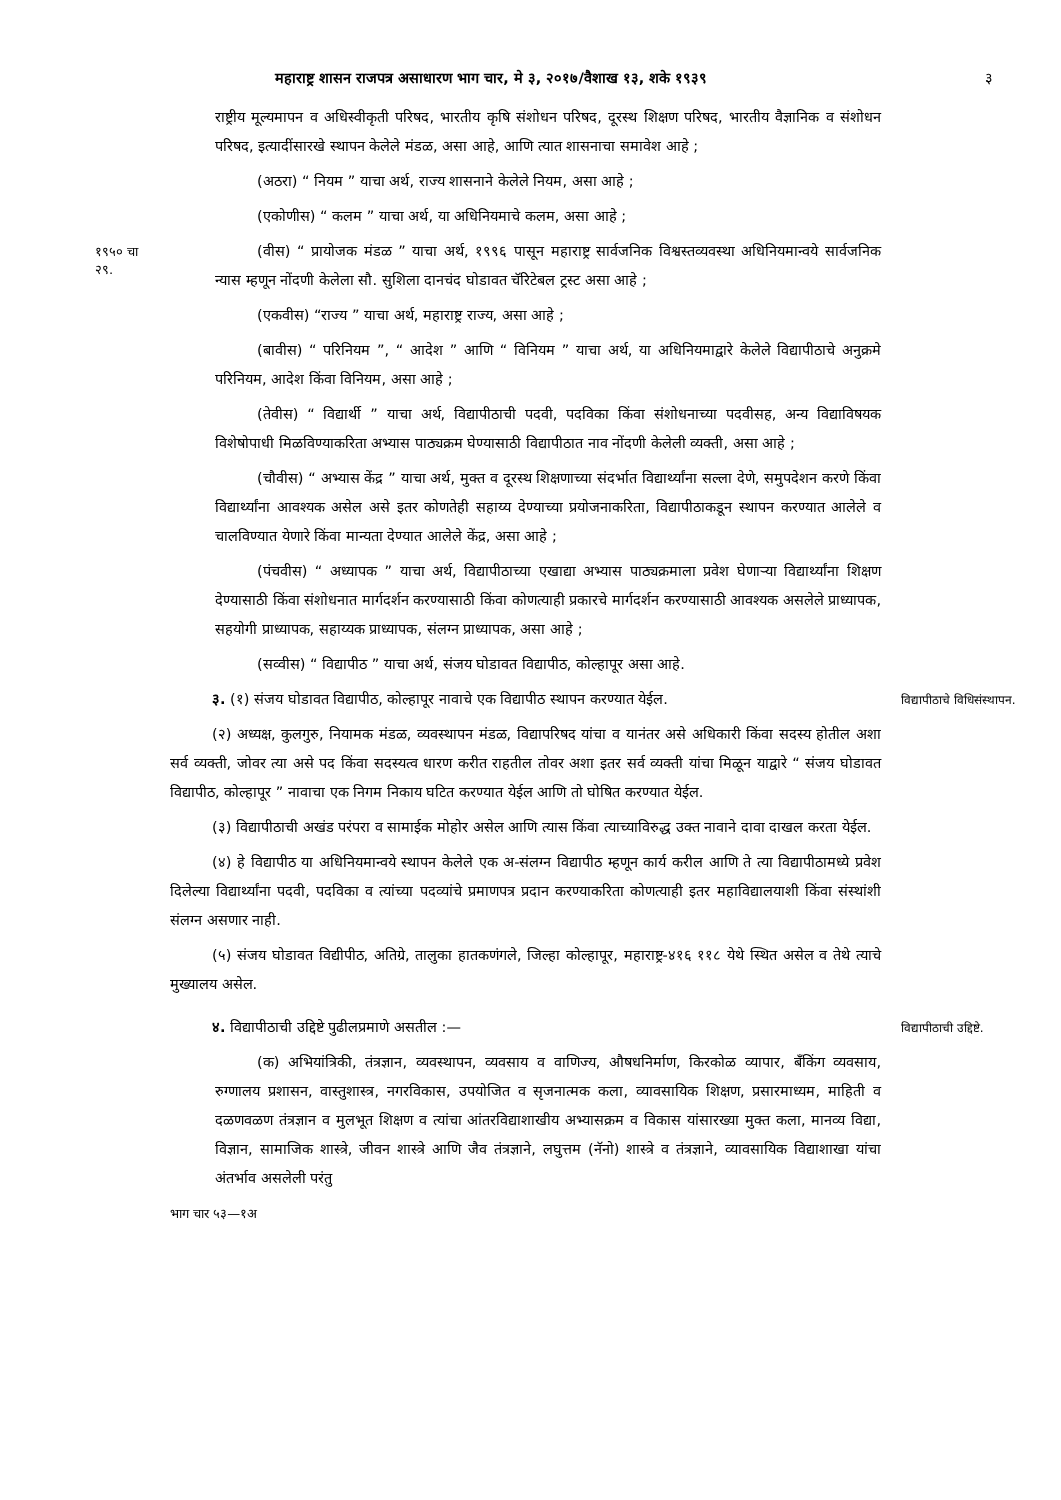महाराष्ट्र शासन राजपत्र असाधारण भाग चार, मे ३, २०१७/वैशाख १३, शके १९३९ ३
राष्ट्रीय मूल्यमापन व अधिस्वीकृती परिषद, भारतीय कृषि संशोधन परिषद, दूरस्थ शिक्षण परिषद, भारतीय वैज्ञानिक व संशोधन परिषद, इत्यादींसारखे स्थापन केलेले मंडळ, असा आहे, आणि त्यात शासनाचा समावेश आहे ;
(अठरा) “ नियम ” याचा अर्थ, राज्य शासनाने केलेले नियम, असा आहे ;
(एकोणीस) “ कलम ” याचा अर्थ, या अधिनियमाचे कलम, असा आहे ;
१९५० चा
२९.
(वीस) “ प्रायोजक मंडळ ” याचा अर्थ, १९९६ पासून महाराष्ट्र सार्वजनिक विश्वस्तव्यवस्था अधिनियमान्वये सार्वजनिक न्यास म्हणून नोंदणी केलेला सौ. सुशिला दानचंद घोडावत चॅरिटेबल ट्रस्ट असा आहे ;
(एकवीस) “राज्य ” याचा अर्थ, महाराष्ट्र राज्य, असा आहे ;
(बावीस) “ परिनियम ”, “ आदेश ” आणि “ विनियम ” याचा अर्थ, या अधिनियमाद्वारे केलेले विद्यापीठाचे अनुक्रमे परिनियम, आदेश किंवा विनियम, असा आहे ;
(तेवीस) “ विद्यार्थी ” याचा अर्थ, विद्यापीठाची पदवी, पदविका किंवा संशोधनाच्या पदवीसह, अन्य विद्याविषयक विशेषोपाधी मिळविण्याकरिता अभ्यास पाठ्यक्रम घेण्यासाठी विद्यापीठात नाव नोंदणी केलेली व्यक्ती, असा आहे ;
(चौवीस) “ अभ्यास केंद्र ” याचा अर्थ, मुक्त व दूरस्थ शिक्षणाच्या संदर्भात विद्यार्थ्यांना सल्ला देणे, समुपदेशन करणे किंवा विद्यार्थ्यांना आवश्यक असेल असे इतर कोणतेही सहाय्य देण्याच्या प्रयोजनाकरिता, विद्यापीठाकडून स्थापन करण्यात आलेले व चालविण्यात येणारे किंवा मान्यता देण्यात आलेले केंद्र, असा आहे ;
(पंचवीस) “ अध्यापक ” याचा अर्थ, विद्यापीठाच्या एखाद्या अभ्यास पाठ्यक्रमाला प्रवेश घेणाऱ्या विद्यार्थ्यांना शिक्षण देण्यासाठी किंवा संशोधनात मार्गदर्शन करण्यासाठी किंवा कोणत्याही प्रकारचे मार्गदर्शन करण्यासाठी आवश्यक असलेले प्राध्यापक, सहयोगी प्राध्यापक, सहाय्यक प्राध्यापक, संलग्न प्राध्यापक, असा आहे ;
(सव्वीस) “ विद्यापीठ ” याचा अर्थ, संजय घोडावत विद्यापीठ, कोल्हापूर असा आहे.
३. (१) संजय घोडावत विद्यापीठ, कोल्हापूर नावाचे एक विद्यापीठ स्थापन करण्यात येईल.
विद्यापीठाचे विधिसंस्थापन.
(२) अध्यक्ष, कुलगुरु, नियामक मंडळ, व्यवस्थापन मंडळ, विद्यापरिषद यांचा व यानंतर असे अधिकारी किंवा सदस्य होतील अशा सर्व व्यक्ती, जोवर त्या असे पद किंवा सदस्यत्व धारण करीत राहतील तोवर अशा इतर सर्व व्यक्ती यांचा मिळून याद्वारे “ संजय घोडावत विद्यापीठ, कोल्हापूर ” नावाचा एक निगम निकाय घटित करण्यात येईल आणि तो घोषित करण्यात येईल.
(३) विद्यापीठाची अखंड परंपरा व सामाईक मोहोर असेल आणि त्यास किंवा त्याच्याविरुद्ध उक्त नावाने दावा दाखल करता येईल.
(४) हे विद्यापीठ या अधिनियमान्वये स्थापन केलेले एक अ-संलग्न विद्यापीठ म्हणून कार्य करील आणि ते त्या विद्यापीठामध्ये प्रवेश दिलेल्या विद्यार्थ्यांना पदवी, पदविका व त्यांच्या पदव्यांचे प्रमाणपत्र प्रदान करण्याकरिता कोणत्याही इतर महाविद्यालयाशी किंवा संस्थांशी संलग्न असणार नाही.
(५) संजय घोडावत विद्यीपीठ, अतिग्रे, तालुका हातकणंगले, जिल्हा कोल्हापूर, महाराष्ट्र-४१६ ११८ येथे स्थित असेल व तेथे त्याचे मुख्यालय असेल.
४. विद्यापीठाची उद्दिष्टे पुढीलप्रमाणे असतील :—
विद्यापीठाची उद्दिष्टे.
(क) अभियांत्रिकी, तंत्रज्ञान, व्यवस्थापन, व्यवसाय व वाणिज्य, औषधनिर्माण, किरकोळ व्यापार, बँकिंग व्यवसाय, रुग्णालय प्रशासन, वास्तुशास्त्र, नगरविकास, उपयोजित व सृजनात्मक कला, व्यावसायिक शिक्षण, प्रसारमाध्यम, माहिती व दळणवळण तंत्रज्ञान व मुलभूत शिक्षण व त्यांचा आंतरविद्याशाखीय अभ्यासक्रम व विकास यांसारख्या मुक्त कला, मानव्य विद्या, विज्ञान, सामाजिक शास्त्रे, जीवन शास्त्रे आणि जैव तंत्रज्ञाने, लघुत्तम (नॅनो) शास्त्रे व तंत्रज्ञाने, व्यावसायिक विद्याशाखा यांचा अंतर्भाव असलेली परंतु
भाग चार ५३—१अ